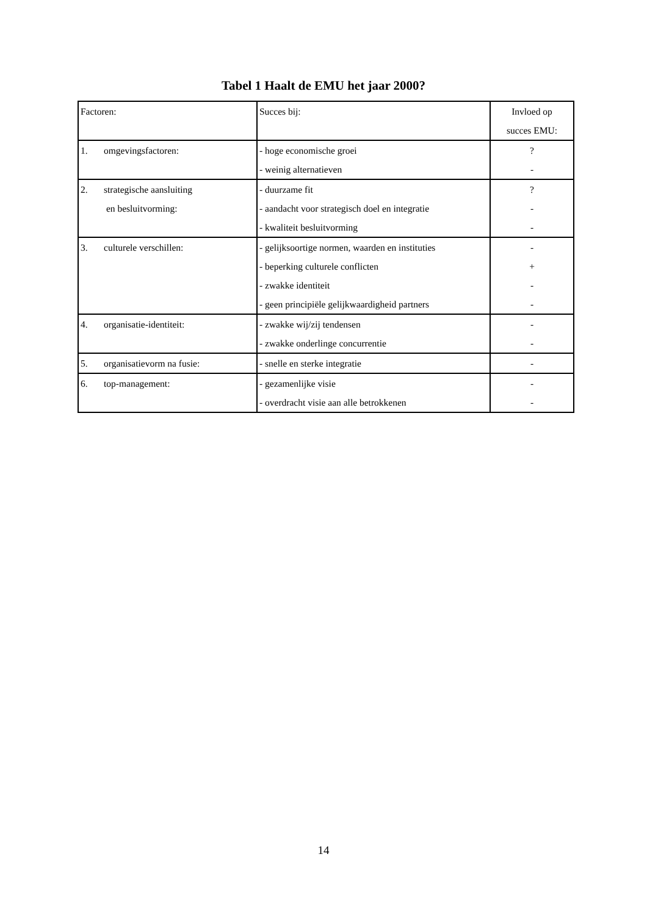Tabel 1 Haalt de EMU het jaar 2000?
| Factoren: | Succes bij: | Invloed op succes EMU: |
| 1. omgevingsfactoren: | - hoge economische groei - weinig alternatieven | ? - |
| 2. strategische aansluiting en besluitvorming: | - duurzame fit - aandacht voor strategisch doel en integratie - kwaliteit besluitvorming | ? - - |
| 3. culturele verschillen: | - gelijksoortige normen, waarden en instituties - beperking culturele conflicten - zwakke identiteit - geen principiële gelijkwaardigheid partners | - + - - |
| 4. organisatie-identiteit: | - zwakke wij/zij tendensen - zwakke onderlinge concurrentie | - - |
| 5. organisatievorm na fusie: | - snelle en sterke integratie | - |
| 6. top-management: | - gezamenlijke visie - overdracht visie aan alle betrokkenen | - - |
14